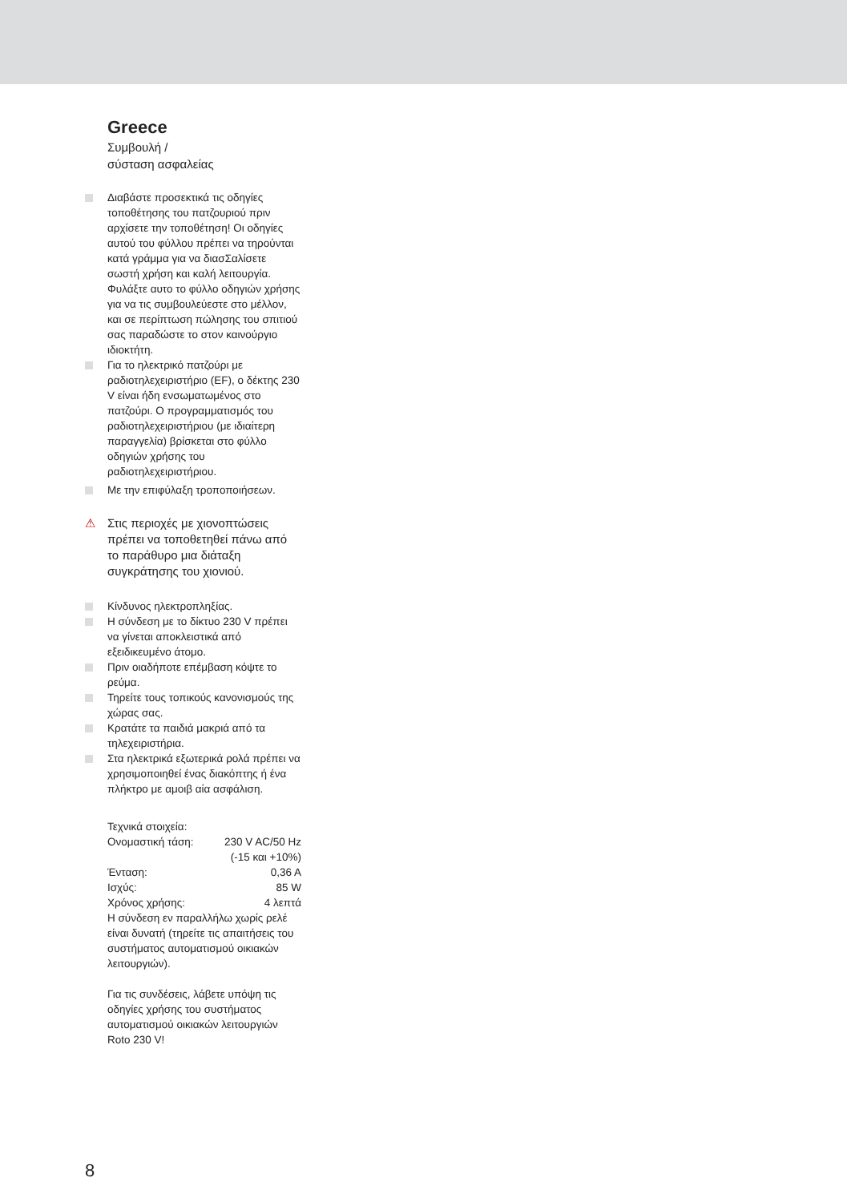Greece
Συμβουλή /
σύσταση ασφαλείας
Διαβάστε προσεκτικά τις οδηγίες τοποθέτησης του πατζουριού πριν αρχίσετε την τοποθέτηση! Οι οδηγίες αυτού του φύλλου πρέπει να τηρούνται κατά γράμμα για να διασΣαλίσετε σωστή χρήση και καλή λειτουργία. Φυλάξτε αυτο το φύλλο οδηγιών χρήσης για να τις συμβουλεύεστε στο μέλλον, και σε περίπτωση πώλησης του σπιτιού σας παραδώστε το στον καινούργιο ιδιοκτήτη.
Για το ηλεκτρικό πατζούρι με ραδιοτηλεχειριστήριο (EF), ο δέκτης 230 V είναι ήδη ενσωματωμένος στο πατζούρι. Ο προγραμματισμός του ραδιοτηλεχειριστήριου (με ιδιαίτερη παραγγελία) βρίσκεται στο φύλλο οδηγιών χρήσης του ραδιοτηλεχειριστήριου.
Με την επιφύλαξη τροποποιήσεων.
⚠ Στις περιοχές με χιονοπτώσεις πρέπει να τοποθετηθεί πάνω από το παράθυρο μια διάταξη συγκράτησης του χιονιού.
Κίνδυνος ηλεκτροπληξίας.
Η σύνδεση με το δίκτυο 230 V πρέπει να γίνεται αποκλειστικά από εξειδικευμένο άτομο.
Πριν οιαδήποτε επέμβαση κόψτε το ρεύμα.
Τηρείτε τους τοπικούς κανονισμούς της χώρας σας.
Κρατάτε τα παιδιά μακριά από τα τηλεχειριστήρια.
Στα ηλεκτρικά εξωτερικά ρολά πρέπει να χρησιμοποιηθεί ένας διακόπτης ή ένα πλήκτρο με αμοιβ αία ασφάλιση.
Τεχνικά στοιχεία:
Ονομαστική τάση: 230 V AC/50 Hz
(-15 και +10%)
Ένταση: 0,36 A
Ισχύς: 85 W
Χρόνος χρήσης: 4 λεπτά
Η σύνδεση εν παραλλήλω χωρίς ρελέ είναι δυνατή (τηρείτε τις απαιτήσεις του συστήματος αυτοματισμού οικιακών λειτουργιών).
Για τις συνδέσεις, λάβετε υπόψη τις οδηγίες χρήσης του συστήματος αυτοματισμού οικιακών λειτουργιών Roto 230 V!
8